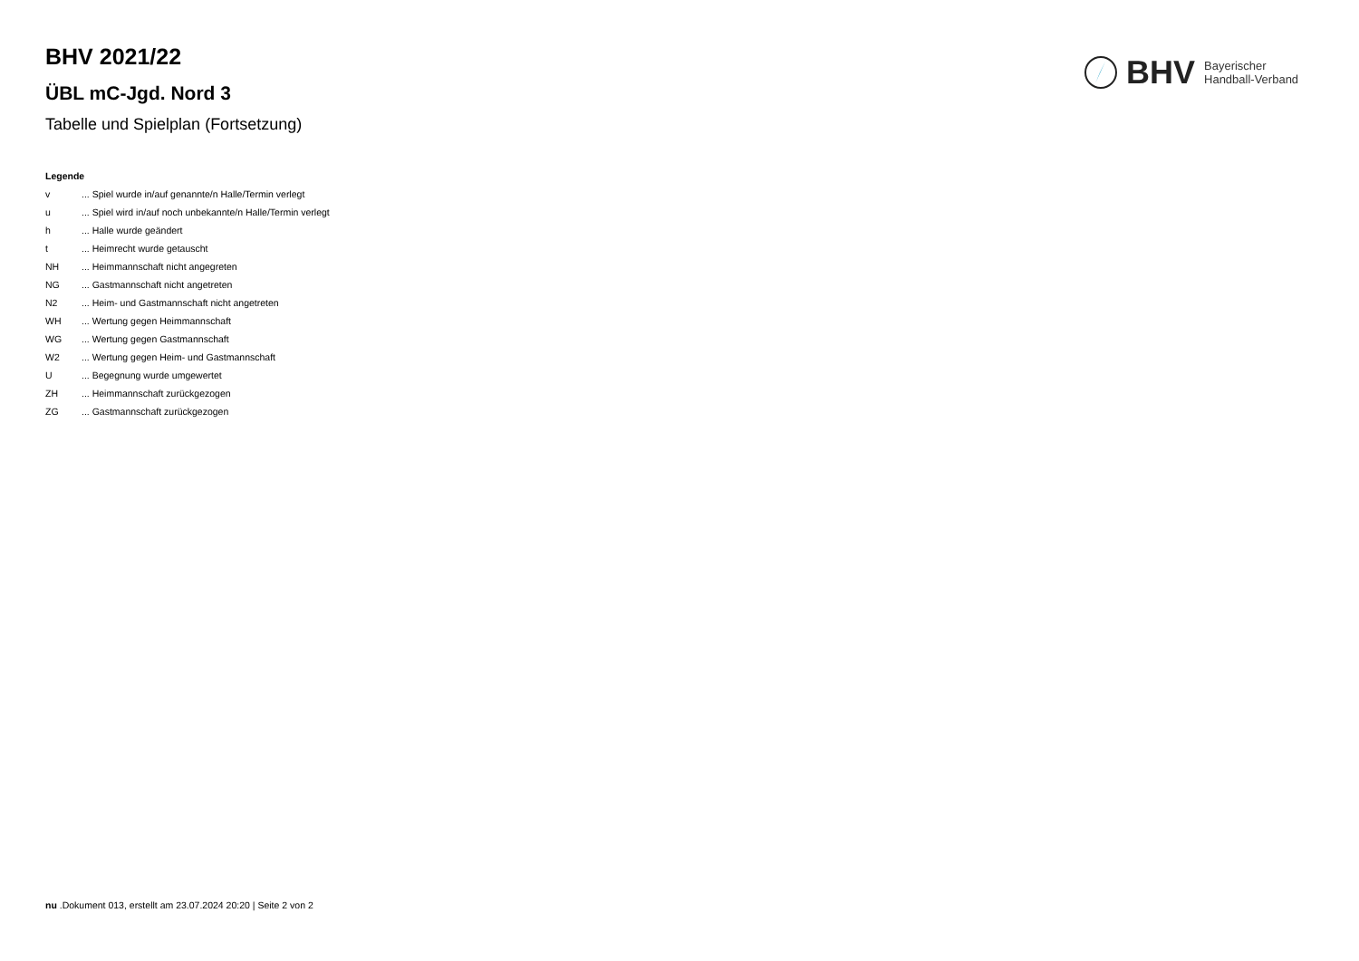BHV
Bayerischer
Handball-Verband
BHV 2021/22
ÜBL mC-Jgd. Nord 3
Tabelle und Spielplan (Fortsetzung)
Legende
v... Spiel wurde in/auf genannte/n Halle/Termin verlegt
u... Spiel wird in/auf noch unbekannte/n Halle/Termin verlegt
h... Halle wurde geändert
t... Heimrecht wurde getauscht
NH... Heimmannschaft nicht angegreten
NG... Gastmannschaft nicht angetreten
N2... Heim- und Gastmannschaft nicht angetreten
WH... Wertung gegen Heimmannschaft
WG... Wertung gegen Gastmannschaft
W2... Wertung gegen Heim- und Gastmannschaft
U... Begegnung wurde umgewertet
ZH... Heimmannschaft zurückgezogen
ZG... Gastmannschaft zurückgezogen
nu .Dokument 013, erstellt am 23.07.2024 20:20 | Seite 2 von 2